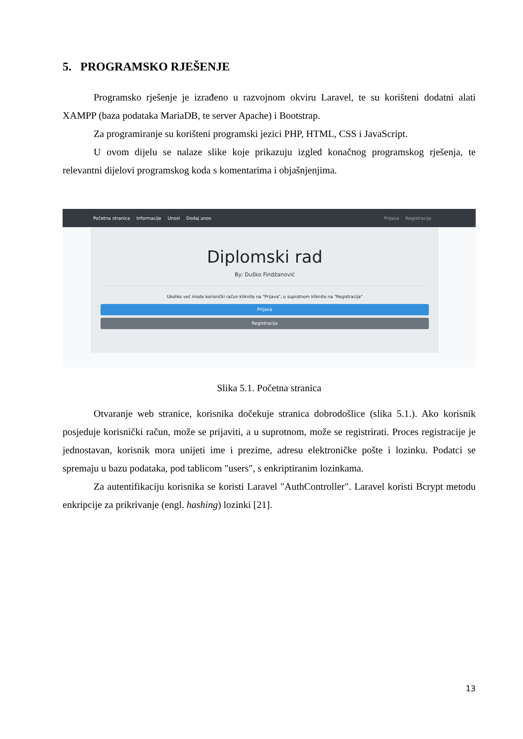5. PROGRAMSKO RJEŠENJE
Programsko rješenje je izrađeno u razvojnom okviru Laravel, te su korišteni dodatni alati XAMPP (baza podataka MariaDB, te server Apache) i Bootstrap.
Za programiranje su korišteni programski jezici PHP, HTML, CSS i JavaScript.
U ovom dijelu se nalaze slike koje prikazuju izgled konačnog programskog rješenja, te relevantni dijelovi programskog koda s komentarima i objašnjenjima.
Početna stranica Informacije Unosi Dodaj unos
Prijava Registracija
Diplomski rad
By: Duško Findžanović
Ukoliko već imate korisnički račun kliknite na "Prijava", u suprotnom kliknite na "Registracija"
Prijava
Registracija
Slika 5.1. Početna stranica
Otvaranje web stranice, korisnika dočekuje stranica dobrodošlice (slika 5.1.). Ako korisnik posjeduje korisnički račun, može se prijaviti, a u suprotnom, može se registrirati. Proces registracije je jednostavan, korisnik mora unijeti ime i prezime, adresu elektroničke pošte i lozinku. Podatci se spremaju u bazu podataka, pod tablicom "users", s enkriptiranim lozinkama.
Za autentifikaciju korisnika se koristi Laravel "AuthController". Laravel koristi Bcrypt metodu enkripcije za prikrivanje (engl. hashing) lozinki [21].
13